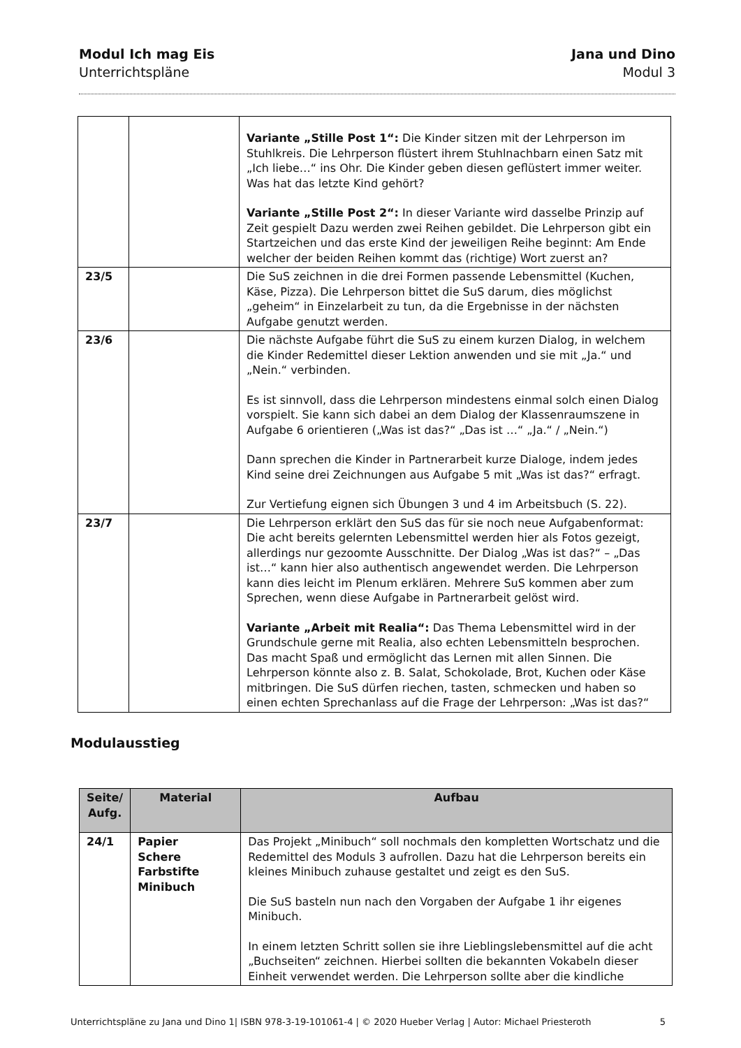Modul Ich mag Eis
Unterrichtspläne
Jana und Dino
Modul 3
| | | Variante „Stille Post 1“: Die Kinder sitzen mit der Lehrperson im Stuhlkreis. Die Lehrperson flüstert ihrem Stuhlnachbarn einen Satz mit „Ich liebe…“ ins Ohr. Die Kinder geben diesen geflüstert immer weiter. Was hat das letzte Kind gehört? Variante „Stille Post 2“: In dieser Variante wird dasselbe Prinzip auf Zeit gespielt Dazu werden zwei Reihen gebildet. Die Lehrperson gibt ein Startzeichen und das erste Kind der jeweiligen Reihe beginnt: Am Ende welcher der beiden Reihen kommt das (richtige) Wort zuerst an? |
| 23/5 | | Die SuS zeichnen in die drei Formen passende Lebensmittel (Kuchen, Käse, Pizza). Die Lehrperson bittet die SuS darum, dies möglichst „geheim“ in Einzelarbeit zu tun, da die Ergebnisse in der nächsten Aufgabe genutzt werden. |
| 23/6 | | Die nächste Aufgabe führt die SuS zu einem kurzen Dialog, in welchem die Kinder Redemittel dieser Lektion anwenden und sie mit „Ja.“ und „Nein.“ verbinden. Es ist sinnvoll, dass die Lehrperson mindestens einmal solch einen Dialog vorspielt. Sie kann sich dabei an dem Dialog der Klassenraumszene in Aufgabe 6 orientieren („Was ist das?“ „Das ist …“ „Ja.“ / „Nein.“) Dann sprechen die Kinder in Partnerarbeit kurze Dialoge, indem jedes Kind seine drei Zeichnungen aus Aufgabe 5 mit „Was ist das?“ erfragt. Zur Vertiefung eignen sich Übungen 3 und 4 im Arbeitsbuch (S. 22). |
| 23/7 | | Die Lehrperson erklärt den SuS das für sie noch neue Aufgabenformat: Die acht bereits gelernten Lebensmittel werden hier als Fotos gezeigt, allerdings nur gezoomte Ausschnitte. Der Dialog „Was ist das?“ – „Das ist…“ kann hier also authentisch angewendet werden. Die Lehrperson kann dies leicht im Plenum erklären. Mehrere SuS kommen aber zum Sprechen, wenn diese Aufgabe in Partnerarbeit gelöst wird. Variante „Arbeit mit Realia“: Das Thema Lebensmittel wird in der Grundschule gerne mit Realia, also echten Lebensmitteln besprochen. Das macht Spaß und ermöglicht das Lernen mit allen Sinnen. Die Lehrperson könnte also z. B. Salat, Schokolade, Brot, Kuchen oder Käse mitbringen. Die SuS dürfen riechen, tasten, schmecken und haben so einen echten Sprechanlass auf die Frage der Lehrperson: „Was ist das?“ |
Modulausstieg
| Seite/ Aufg. | Material | Aufbau |
| --- | --- | --- |
| 24/1 | Papier Schere Farbstifte Minibuch | Das Projekt „Minibuch“ soll nochmals den kompletten Wortschatz und die Redemittel des Moduls 3 aufrollen. Dazu hat die Lehrperson bereits ein kleines Minibuch zuhause gestaltet und zeigt es den SuS. Die SuS basteln nun nach den Vorgaben der Aufgabe 1 ihr eigenes Minibuch. In einem letzten Schritt sollen sie ihre Lieblingslebensmittel auf die acht „Buchseiten“ zeichnen. Hierbei sollten die bekannten Vokabeln dieser Einheit verwendet werden. Die Lehrperson sollte aber die kindliche |
Unterrichtspläne zu Jana und Dino 1| ISBN 978-3-19-101061-4 | © 2020 Hueber Verlag | Autor: Michael Priesteroth 5